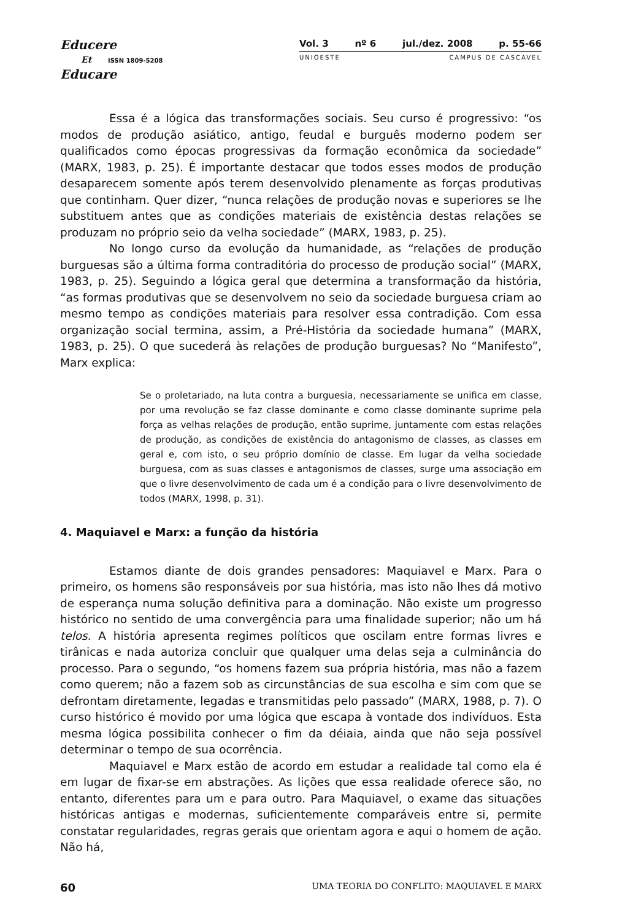Educere
Et ISSN 1809-5208
Educare
Vol. 3 nº 6 jul./dez. 2008 p. 55-66
UNIOESTE CAMPUS DE CASCAVEL
Essa é a lógica das transformações sociais. Seu curso é progressivo: “os modos de produção asiático, antigo, feudal e burguês moderno podem ser qualificados como épocas progressivas da formação econômica da sociedade” (MARX, 1983, p. 25). É importante destacar que todos esses modos de produção desaparecem somente após terem desenvolvido plenamente as forças produtivas que continham. Quer dizer, “nunca relações de produção novas e superiores se lhe substituem antes que as condições materiais de existência destas relações se produzam no próprio seio da velha sociedade” (MARX, 1983, p. 25).
No longo curso da evolução da humanidade, as “relações de produção burguesas são a última forma contraditória do processo de produção social” (MARX, 1983, p. 25). Seguindo a lógica geral que determina a transformação da história, “as formas produtivas que se desenvolvem no seio da sociedade burguesa criam ao mesmo tempo as condições materiais para resolver essa contradição. Com essa organização social termina, assim, a Pré-História da sociedade humana” (MARX, 1983, p. 25). O que sucederá às relações de produção burguesas? No “Manifesto”, Marx explica:
Se o proletariado, na luta contra a burguesia, necessariamente se unifica em classe, por uma revolução se faz classe dominante e como classe dominante suprime pela força as velhas relações de produção, então suprime, juntamente com estas relações de produção, as condições de existência do antagonismo de classes, as classes em geral e, com isto, o seu próprio domínio de classe. Em lugar da velha sociedade burguesa, com as suas classes e antagonismos de classes, surge uma associação em que o livre desenvolvimento de cada um é a condição para o livre desenvolvimento de todos (MARX, 1998, p. 31).
4. Maquiavel e Marx: a função da história
Estamos diante de dois grandes pensadores: Maquiavel e Marx. Para o primeiro, os homens são responsáveis por sua história, mas isto não lhes dá motivo de esperança numa solução definitiva para a dominação. Não existe um progresso histórico no sentido de uma convergência para uma finalidade superior; não um há telos. A história apresenta regimes políticos que oscilam entre formas livres e tirânicas e nada autoriza concluir que qualquer uma delas seja a culminância do processo. Para o segundo, “os homens fazem sua própria história, mas não a fazem como querem; não a fazem sob as circunstâncias de sua escolha e sim com que se defrontam diretamente, legadas e transmitidas pelo passado” (MARX, 1988, p. 7). O curso histórico é movido por uma lógica que escapa à vontade dos indivíduos. Esta mesma lógica possibilita conhecer o fim da déiaia, ainda que não seja possível determinar o tempo de sua ocorrência.
Maquiavel e Marx estão de acordo em estudar a realidade tal como ela é em lugar de fixar-se em abstrações. As lições que essa realidade oferece são, no entanto, diferentes para um e para outro. Para Maquiavel, o exame das situações históricas antigas e modernas, suficientemente comparáveis entre si, permite constatar regularidades, regras gerais que orientam agora e aqui o homem de ação. Não há,
60 UMA TEORIA DO CONFLITO: MAQUIAVEL E MARX